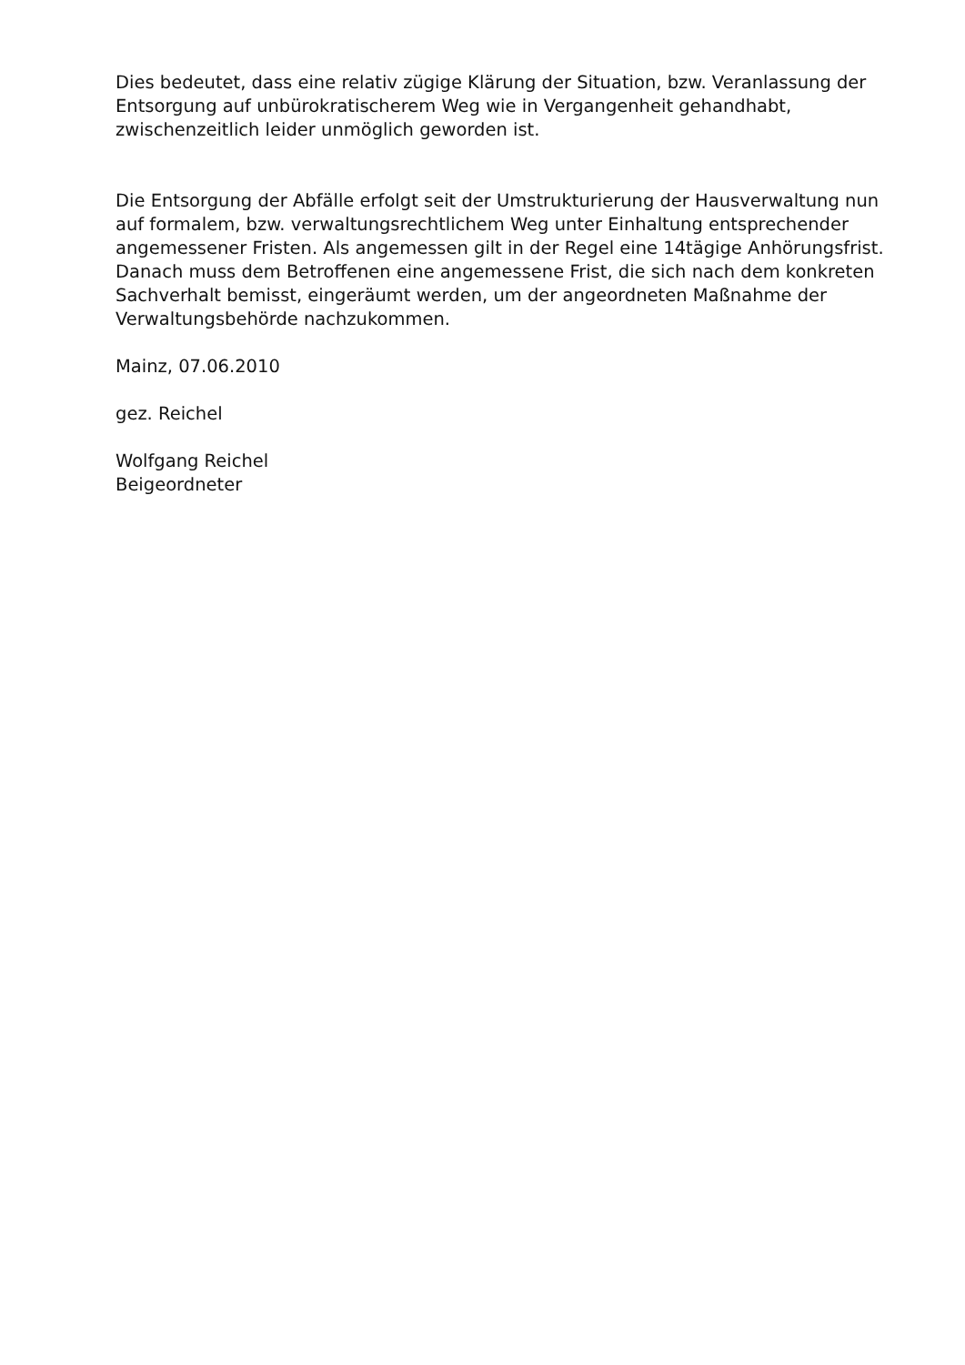Dies bedeutet, dass eine relativ zügige Klärung der Situation, bzw. Veranlassung der Entsorgung auf unbürokratischerem Weg wie in Vergangenheit gehandhabt, zwischenzeitlich leider unmöglich geworden ist.
Die Entsorgung der Abfälle erfolgt seit der Umstrukturierung der Hausverwaltung nun auf formalem, bzw. verwaltungsrechtlichem Weg unter Einhaltung entsprechender angemessener Fristen. Als angemessen gilt in der Regel eine 14tägige Anhörungsfrist. Danach muss dem Betroffenen eine angemessene Frist, die sich nach dem konkreten Sachverhalt bemisst, eingeräumt werden, um der angeordneten Maßnahme der Verwaltungsbehörde nachzukommen.
Mainz, 07.06.2010
gez. Reichel
Wolfgang Reichel
Beigeordneter